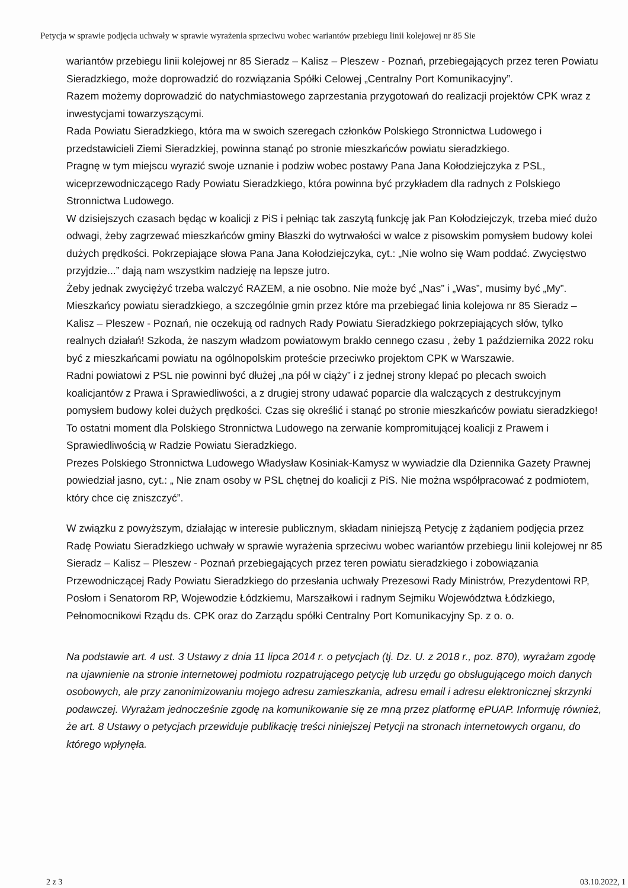Petycja w sprawie podjęcia uchwały w sprawie wyrażenia sprzeciwu wobec wariantów przebiegu linii kolejowej nr 85 Sie
wariantów przebiegu linii kolejowej nr 85 Sieradz – Kalisz – Pleszew - Poznań, przebiegających przez teren Powiatu Sieradzkiego, może doprowadzić do rozwiązania Spółki Celowej „Centralny Port Komunikacyjny”.
Razem możemy doprowadzić do natychmiastowego zaprzestania przygotowań do realizacji projektów CPK wraz z inwestycjami towarzyszącymi.
Rada Powiatu Sieradzkiego, która ma w swoich szeregach członków Polskiego Stronnictwa Ludowego i przedstawicieli Ziemi Sieradzkiej, powinna stanąć po stronie mieszkańców powiatu sieradzkiego.
Pragnę w tym miejscu wyrazić swoje uznanie i podziw wobec postawy Pana Jana Kołodziejczyka z PSL, wiceprzewodniczącego Rady Powiatu Sieradzkiego, która powinna być przykładem dla radnych z Polskiego Stronnictwa Ludowego.
W dzisiejszych czasach będąc w koalicji z PiS i pełniąc tak zaszytą funkcję jak Pan Kołodziejczyk, trzeba mieć dużo odwagi, żeby zagrzewać mieszkańców gminy Błaszki do wytrwałości w walce z pisowskim pomysłem budowy kolei dużych prędkości. Pokrzepiające słowa Pana Jana Kołodziejczyka, cyt.: „Nie wolno się Wam poddać. Zwycięstwo przyjdzie...” dają nam wszystkim nadzieję na lepsze jutro.
Żeby jednak zwyciężyć trzeba walczyć RAZEM, a nie osobno. Nie może być „Nas” i „Was”, musimy być „My”.
Mieszkańcy powiatu sieradzkiego, a szczególnie gmin przez które ma przebiegać linia kolejowa nr 85 Sieradz – Kalisz – Pleszew - Poznań, nie oczekują od radnych Rady Powiatu Sieradzkiego pokrzepiających słów, tylko realnych działań! Szkoda, że naszym władzom powiatowym brakło cennego czasu , żeby 1 października 2022 roku być z mieszkańcami powiatu na ogólnopolskim proteście przeciwko projektom CPK w Warszawie.
Radni powiatowi z PSL nie powinni być dłużej „na pół w ciąży” i z jednej strony klepać po plecach swoich koalicjantów z Prawa i Sprawiedliwości, a z drugiej strony udawać poparcie dla walczących z destrukcyjnym pomysłem budowy kolei dużych prędkości. Czas się określić i stanąć po stronie mieszkańców powiatu sieradzkiego! To ostatni moment dla Polskiego Stronnictwa Ludowego na zerwanie kompromitującej koalicji z Prawem i Sprawiedliwością w Radzie Powiatu Sieradzkiego.
Prezes Polskiego Stronnictwa Ludowego Władysław Kosiniak-Kamysz w wywiadzie dla Dziennika Gazety Prawnej powiedział jasno, cyt.: „ Nie znam osoby w PSL chętnej do koalicji z PiS. Nie można współpracować z podmiotem, który chce cię zniszczyć”.
W związku z powyższym, działając w interesie publicznym, składam niniejszą Petycję z żądaniem podjęcia przez Radę Powiatu Sieradzkiego uchwały w sprawie wyrażenia sprzeciwu wobec wariantów przebiegu linii kolejowej nr 85 Sieradz – Kalisz – Pleszew - Poznań przebiegających przez teren powiatu sieradzkiego i zobowiązania Przewodniczącej Rady Powiatu Sieradzkiego do przesłania uchwały Prezesowi Rady Ministrów, Prezydentowi RP, Posłom i Senatorom RP, Wojewodzie Łódzkiemu, Marszałkowi i radnym Sejmiku Województwa Łódzkiego, Pełnomocnikowi Rządu ds. CPK oraz do Zarządu spółki Centralny Port Komunikacyjny Sp. z o. o.
Na podstawie art. 4 ust. 3 Ustawy z dnia 11 lipca 2014 r. o petycjach (tj. Dz. U. z 2018 r., poz. 870), wyrażam zgodę na ujawnienie na stronie internetowej podmiotu rozpatrującego petycję lub urzędu go obsługującego moich danych osobowych, ale przy zanonimizowaniu mojego adresu zamieszkania, adresu email i adresu elektronicznej skrzynki podawczej. Wyrażam jednocześnie zgodę na komunikowanie się ze mną przez platformę ePUAP. Informuję również, że art. 8 Ustawy o petycjach przewiduje publikację treści niniejszej Petycji na stronach internetowych organu, do którego wpłynęła.
2 z 3 03.10.2022, 1